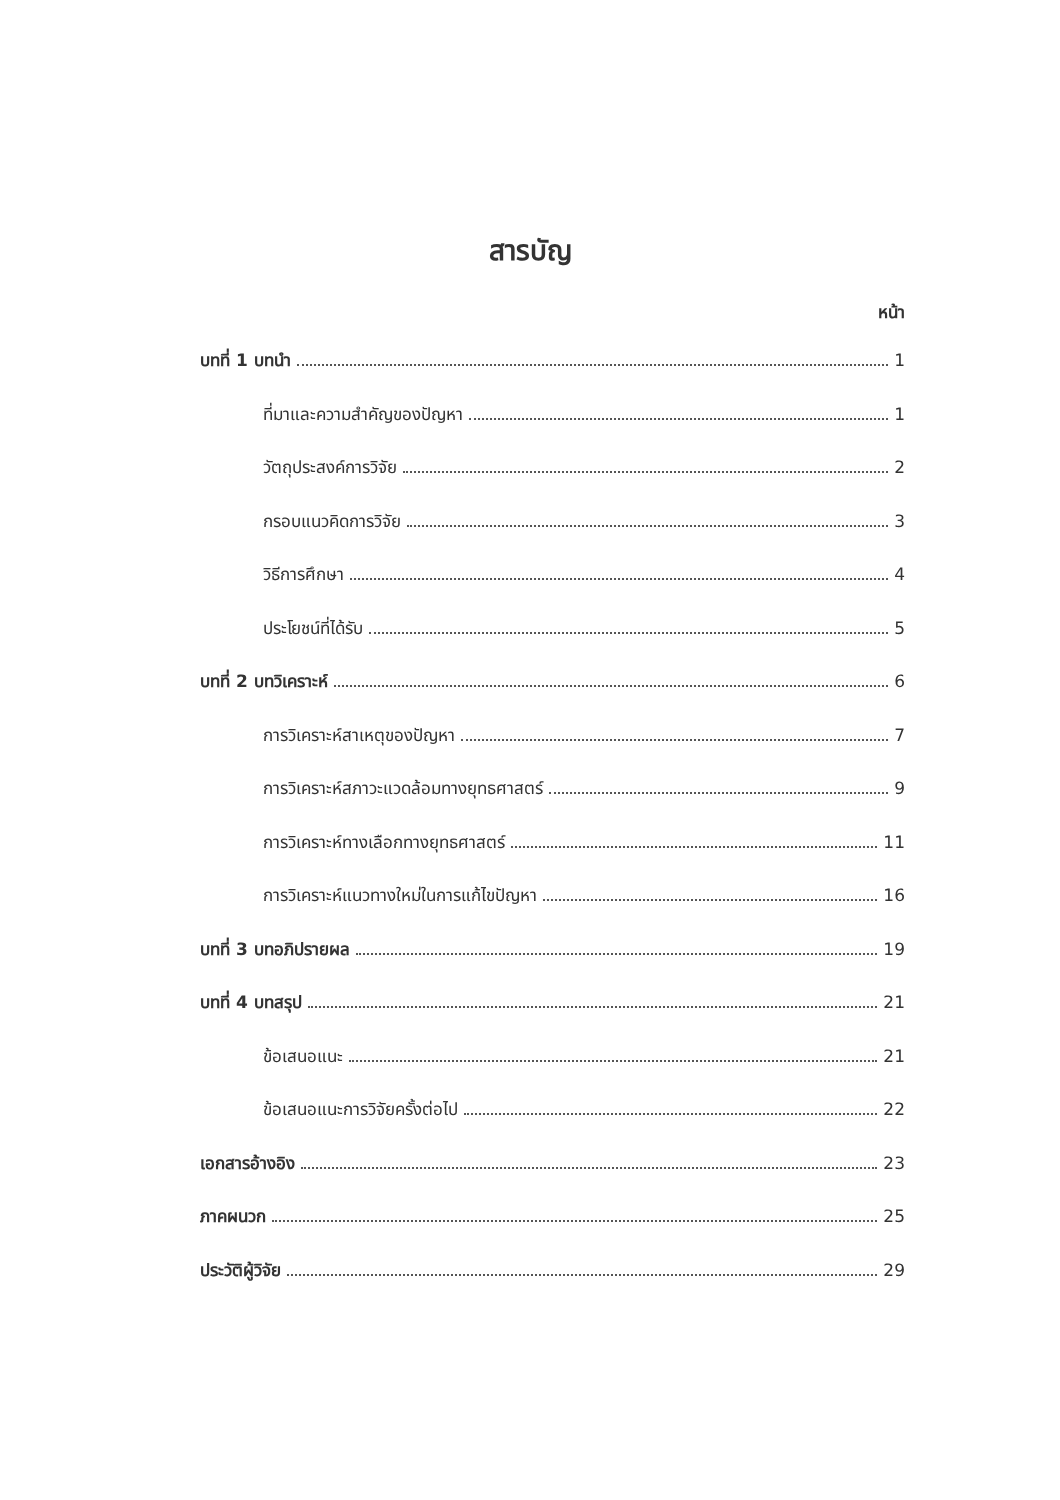สารบัญ
หน้า
บทที่ 1 บทนำ 1
ที่มาและความสำคัญของปัญหา 1
วัตถุประสงค์การวิจัย 2
กรอบแนวคิดการวิจัย 3
วิธีการศึกษา 4
ประโยชน์ที่ได้รับ 5
บทที่ 2 บทวิเคราะห์ 6
การวิเคราะห์สาเหตุของปัญหา 7
การวิเคราะห์สภาวะแวดล้อมทางยุทธศาสตร์ 9
การวิเคราะห์ทางเลือกทางยุทธศาสตร์ 11
การวิเคราะห์แนวทางใหม่ในการแก้ไขปัญหา 16
บทที่ 3 บทอภิปรายผล 19
บทที่ 4 บทสรุป 21
ข้อเสนอแนะ 21
ข้อเสนอแนะการวิจัยครั้งต่อไป 22
เอกสารอ้างอิง 23
ภาคผนวก 25
ประวัติผู้วิจัย 29